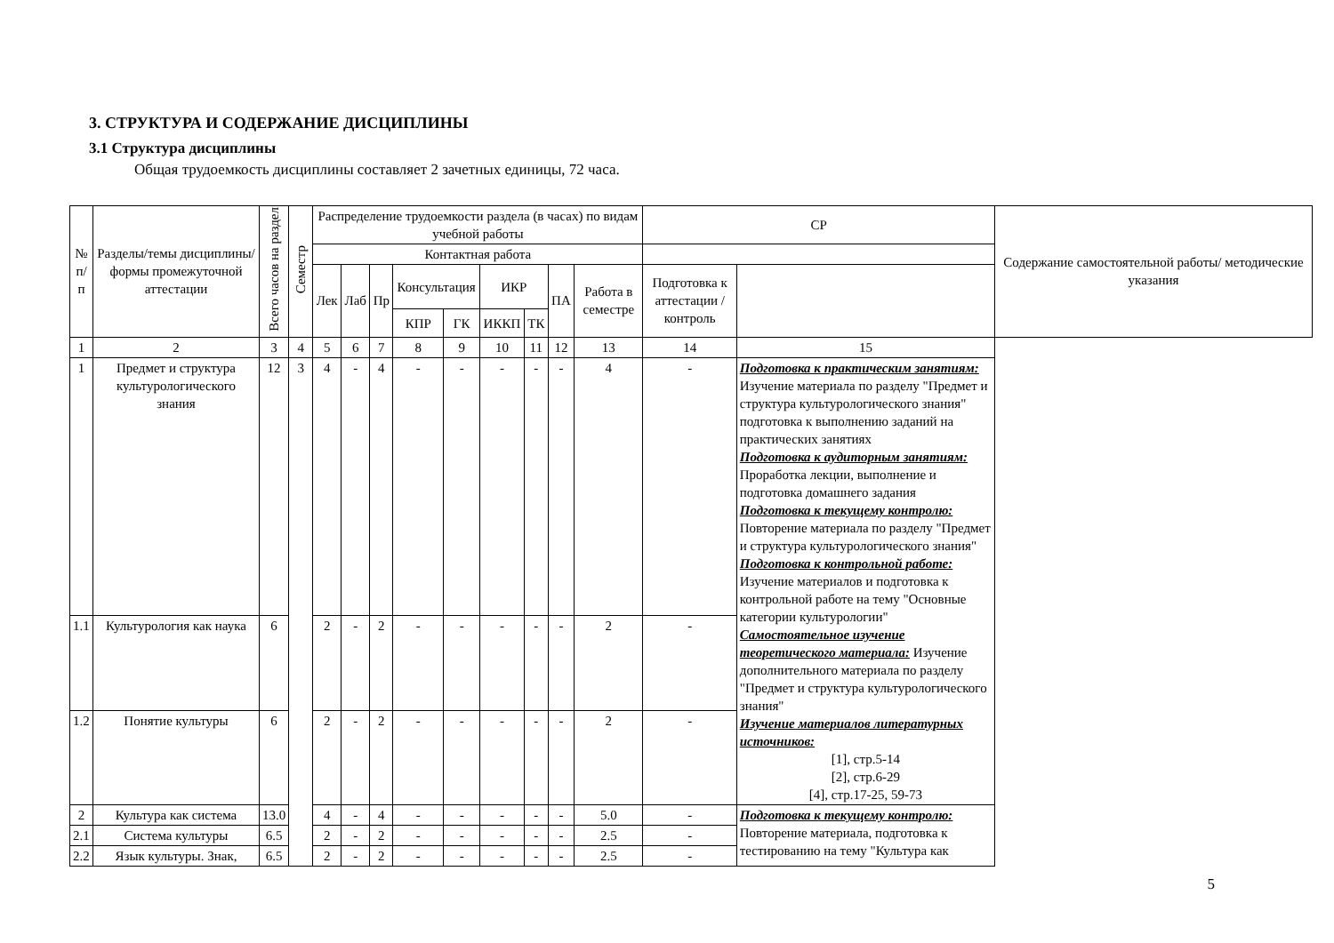3. СТРУКТУРА И СОДЕРЖАНИЕ ДИСЦИПЛИНЫ
3.1 Структура дисциплины
Общая трудоемкость дисциплины составляет 2 зачетных единицы, 72 часа.
| № п/п | Разделы/темы дисциплины/формы промежуточной аттестации | Всего часов на раздел | Семестр | Распределение трудоемкости раздела (в часах) по видам учебной работы | | | | | | | | | СР | | Содержание самостоятельной работы/ методические указания |
| --- | --- | --- | --- | --- | --- | --- | --- | --- | --- | --- | --- | --- | --- | --- | --- |
| | | | | Контактная работа | | | | | | | | | | | |
| | | | | Лек | Лаб | Пр | Консультация | | ИКР | | ПА | Работа в семестре | Подготовка к аттестации /контроль | | |
| | | | | | | | КПР | ГК | ИККП | ТК | | | | | |
| 1 | 2 | 3 | 4 | 5 | 6 | 7 | 8 | 9 | 10 | 11 | 12 | 13 | 14 | 15 | |
| 1 | Предмет и структура культурологического знания | 12 | 3 | 4 | - | 4 | - | - | - | - | - | 4 | - | Подготовка к практическим занятиям: Изучение материала по разделу "Предмет и структура культурологического знания" подготовка к выполнению заданий на практических занятиях Подготовка к аудиторным занятиям: Проработка лекции, выполнение и подготовка домашнего задания Подготовка к текущему контролю: Повторение материала по разделу "Предмет и структура культурологического знания" Подготовка к контрольной работе: Изучение материалов и подготовка к контрольной работе на тему "Основные категории культурологии" Самостоятельное изучение теоретического материала: Изучение дополнительного материала по разделу "Предмет и структура культурологического знания" Изучение материалов литературных источников: [1], стр.5-14 [2], стр.6-29 [4], стр.17-25, 59-73 | |
| 1.1 | Культурология как наука | 6 | | 2 | - | 2 | - | - | - | - | - | 2 | - | | |
| 1.2 | Понятие культуры | 6 | | 2 | - | 2 | - | - | - | - | - | 2 | - | | |
| 2 | Культура как система | 13.0 | | 4 | - | 4 | - | - | - | - | - | 5.0 | - | Подготовка к текущему контролю: Повторение материала, подготовка к тестированию на тему "Культура как | |
| 2.1 | Система культуры | 6.5 | | 2 | - | 2 | - | - | - | - | - | 2.5 | - | | |
| 2.2 | Язык культуры. Знак, | 6.5 | | 2 | - | 2 | - | - | - | - | - | 2.5 | - | | |
5